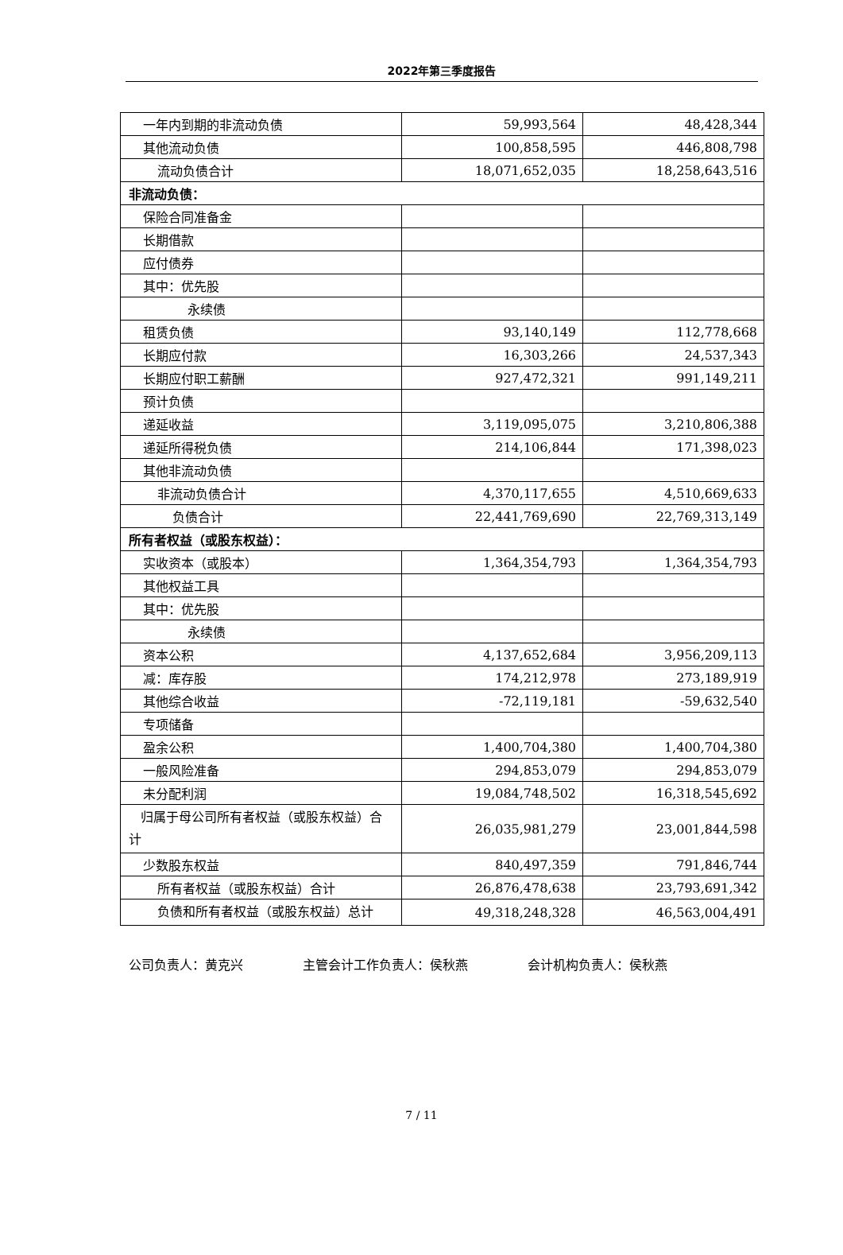2022年第三季度报告
| 一年内到期的非流动负债 | 59,993,564 | 48,428,344 |
| 其他流动负债 | 100,858,595 | 446,808,798 |
| 流动负债合计 | 18,071,652,035 | 18,258,643,516 |
| 非流动负债： | | |
| 保险合同准备金 | | |
| 长期借款 | | |
| 应付债券 | | |
| 其中：优先股 | | |
| 永续债 | | |
| 租赁负债 | 93,140,149 | 112,778,668 |
| 长期应付款 | 16,303,266 | 24,537,343 |
| 长期应付职工薪酬 | 927,472,321 | 991,149,211 |
| 预计负债 | | |
| 递延收益 | 3,119,095,075 | 3,210,806,388 |
| 递延所得税负债 | 214,106,844 | 171,398,023 |
| 其他非流动负债 | | |
| 非流动负债合计 | 4,370,117,655 | 4,510,669,633 |
| 负债合计 | 22,441,769,690 | 22,769,313,149 |
| 所有者权益（或股东权益）： | | |
| 实收资本（或股本） | 1,364,354,793 | 1,364,354,793 |
| 其他权益工具 | | |
| 其中：优先股 | | |
| 永续债 | | |
| 资本公积 | 4,137,652,684 | 3,956,209,113 |
| 减：库存股 | 174,212,978 | 273,189,919 |
| 其他综合收益 | -72,119,181 | -59,632,540 |
| 专项储备 | | |
| 盈余公积 | 1,400,704,380 | 1,400,704,380 |
| 一般风险准备 | 294,853,079 | 294,853,079 |
| 未分配利润 | 19,084,748,502 | 16,318,545,692 |
| 归属于母公司所有者权益（或股东权益）合计 | 26,035,981,279 | 23,001,844,598 |
| 少数股东权益 | 840,497,359 | 791,846,744 |
| 所有者权益（或股东权益）合计 | 26,876,478,638 | 23,793,691,342 |
| 负债和所有者权益（或股东权益）总计 | 49,318,248,328 | 46,563,004,491 |
公司负责人：黄克兴 主管会计工作负责人：侯秋燕 会计机构负责人：侯秋燕
7 / 11